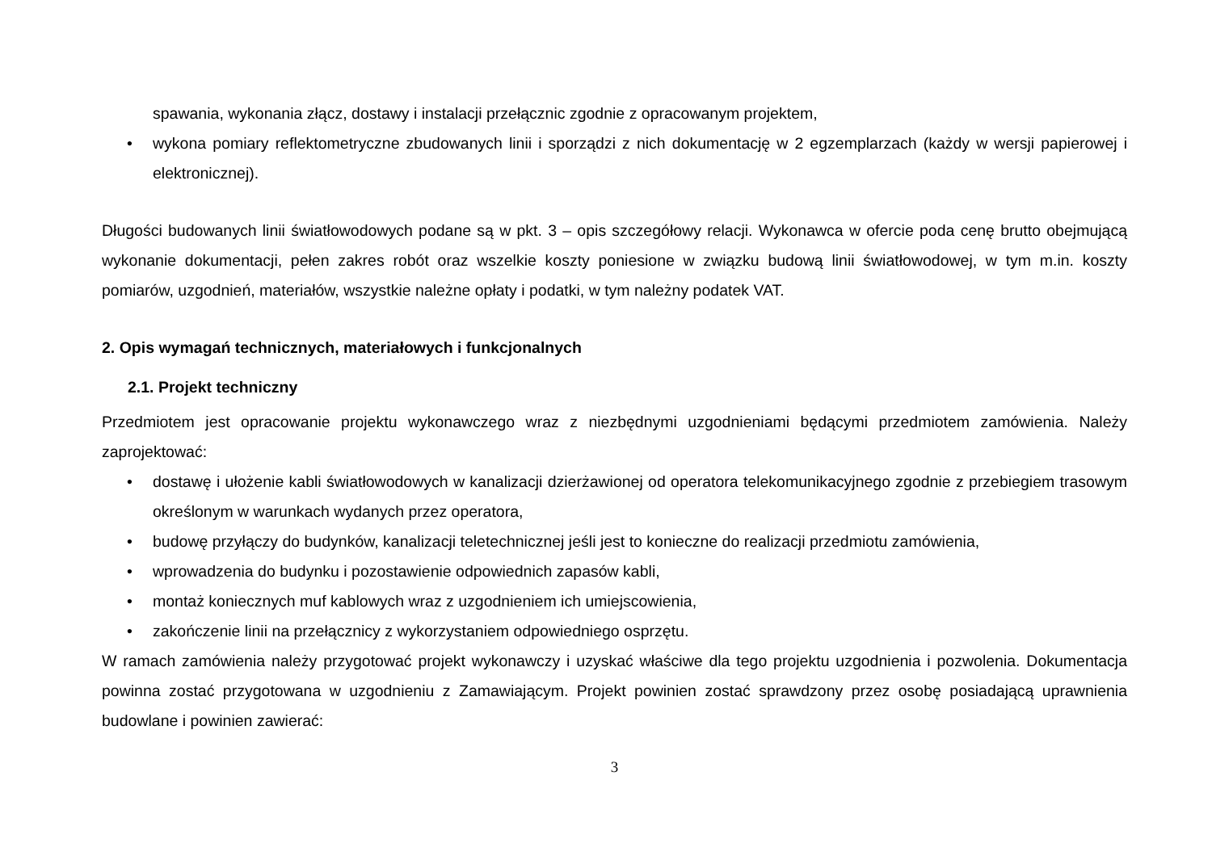spawania, wykonania złącz, dostawy i instalacji przełącznic zgodnie z opracowanym projektem,
• wykona pomiary reflektometryczne zbudowanych linii i sporządzi z nich dokumentację w 2 egzemplarzach (każdy w wersji papierowej i elektronicznej).
Długości budowanych linii światłowodowych podane są w pkt. 3 – opis szczegółowy relacji. Wykonawca w ofercie poda cenę brutto obejmującą wykonanie dokumentacji, pełen zakres robót oraz wszelkie koszty poniesione w związku budową linii światłowodowej, w tym m.in. koszty pomiarów, uzgodnień, materiałów, wszystkie należne opłaty i podatki, w tym należny podatek VAT.
2. Opis wymagań technicznych, materiałowych i funkcjonalnych
2.1. Projekt techniczny
Przedmiotem jest opracowanie projektu wykonawczego wraz z niezbędnymi uzgodnieniami będącymi przedmiotem zamówienia. Należy zaprojektować:
• dostawę i ułożenie kabli światłowodowych w kanalizacji dzierżawionej od operatora telekomunikacyjnego zgodnie z przebiegiem trasowym określonym w warunkach wydanych przez operatora,
• budowę przyłączy do budynków, kanalizacji teletechnicznej jeśli jest to konieczne do realizacji przedmiotu zamówienia,
• wprowadzenia do budynku i pozostawienie odpowiednich zapasów kabli,
• montaż koniecznych muf kablowych wraz z uzgodnieniem ich umiejscowienia,
• zakończenie linii na przełącznicy z wykorzystaniem odpowiedniego osprzętu.
W ramach zamówienia należy przygotować projekt wykonawczy i uzyskać właściwe dla tego projektu uzgodnienia i pozwolenia. Dokumentacja powinna zostać przygotowana w uzgodnieniu z Zamawiającym. Projekt powinien zostać sprawdzony przez osobę posiadającą uprawnienia budowlane i powinien zawierać:
3